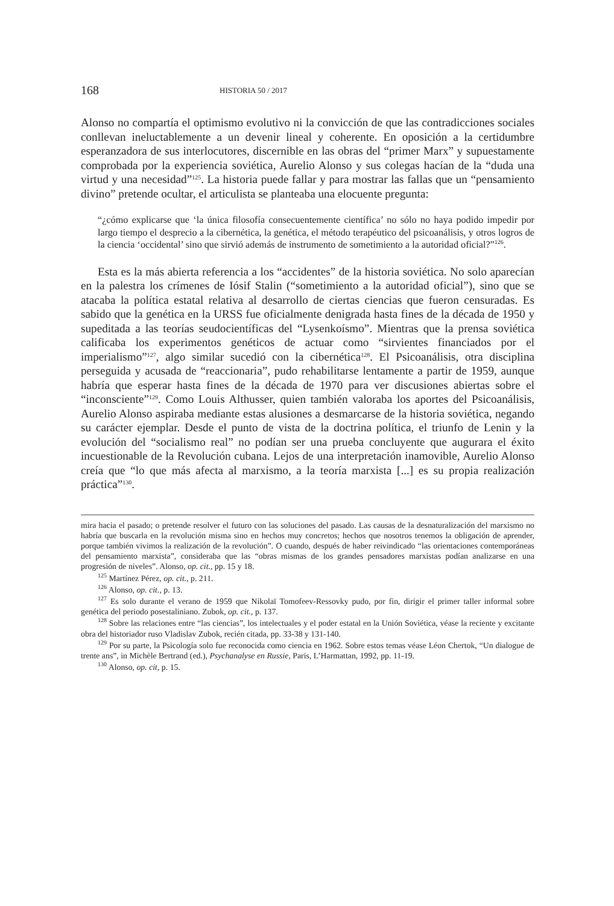168 HISTORIA 50 / 2017
Alonso no compartía el optimismo evolutivo ni la convicción de que las contradicciones sociales conllevan ineluctablemente a un devenir lineal y coherente. En oposición a la certidumbre esperanzadora de sus interlocutores, discernible en las obras del “primer Marx” y supuestamente comprobada por la experiencia soviética, Aurelio Alonso y sus colegas hacían de la “duda una virtud y una necesidad”<sup>125</sup>. La historia puede fallar y para mostrar las fallas que un “pensamiento divino” pretende ocultar, el articulista se planteaba una elocuente pregunta:
“¿cómo explicarse que ‘la única filosofía consecuentemente científica’ no sólo no haya podido impedir por largo tiempo el desprecio a la cibernética, la genética, el método terapéutico del psicoanálisis, y otros logros de la ciencia ‘occidental’ sino que sirvió además de instrumento de sometimiento a la autoridad oficial?”<sup>126</sup>.
Esta es la más abierta referencia a los “accidentes” de la historia soviética. No solo aparecían en la palestra los crímenes de Iósif Stalin (“sometimiento a la autoridad oficial”), sino que se atacaba la política estatal relativa al desarrollo de ciertas ciencias que fueron censuradas. Es sabido que la genética en la URSS fue oficialmente denigrada hasta fines de la década de 1950 y supeditada a las teorías seudocientíficas del “Lysenkoísmo”. Mientras que la prensa soviética calificaba los experimentos genéticos de actuar como “sirvientes financiados por el imperialismo”<sup>127</sup>, algo similar sucedió con la cibernética<sup>128</sup>. El Psicoanálisis, otra disciplina perseguida y acusada de “reaccionaria”, pudo rehabilitarse lentamente a partir de 1959, aunque habría que esperar hasta fines de la década de 1970 para ver discusiones abiertas sobre el “inconsciente”<sup>129</sup>. Como Louis Althusser, quien también valoraba los aportes del Psicoanálisis, Aurelio Alonso aspiraba mediante estas alusiones a desmarcarse de la historia soviética, negando su carácter ejemplar. Desde el punto de vista de la doctrina política, el triunfo de Lenin y la evolución del “socialismo real” no podían ser una prueba concluyente que augurara el éxito incuestionable de la Revolución cubana. Lejos de una interpretación inamovible, Aurelio Alonso creía que “lo que más afecta al marxismo, a la teoría marxista [...] es su propia realización práctica”<sup>130</sup>.
mira hacia el pasado; o pretende resolver el futuro con las soluciones del pasado. Las causas de la desnaturalización del marxismo no habría que buscarla en la revolución misma sino en hechos muy concretos; hechos que nosotros tenemos la obligación de aprender, porque también vivimos la realización de la revolución”. O cuando, después de haber reivindicado “las orientaciones contemporáneas del pensamiento marxista”, consideraba que las “obras mismas de los grandes pensadores marxistas podían analizarse en una progresión de niveles”. Alonso, op. cit., pp. 15 y 18.
<sup>125</sup> Martínez Pérez, op. cit., p. 211.
<sup>126</sup> Alonso, op. cit., p. 13.
<sup>127</sup> Es solo durante el verano de 1959 que Nikolaï Tomofeev-Ressovky pudo, por fin, dirigir el primer taller informal sobre genética del periodo posestaliniano. Zubok, op. cit., p. 137.
<sup>128</sup> Sobre las relaciones entre “las ciencias”, los intelectuales y el poder estatal en la Unión Soviética, véase la reciente y excitante obra del historiador ruso Vladislav Zubok, recién citada, pp. 33-38 y 131-140.
<sup>129</sup> Por su parte, la Psicología solo fue reconocida como ciencia en 1962. Sobre estos temas véase Léon Chertok, “Un dialogue de trente ans”, in Michèle Bertrand (ed.), Psychanalyse en Russie, Paris, L’Harmattan, 1992, pp. 11-19.
<sup>130</sup> Alonso, op. cit, p. 15.